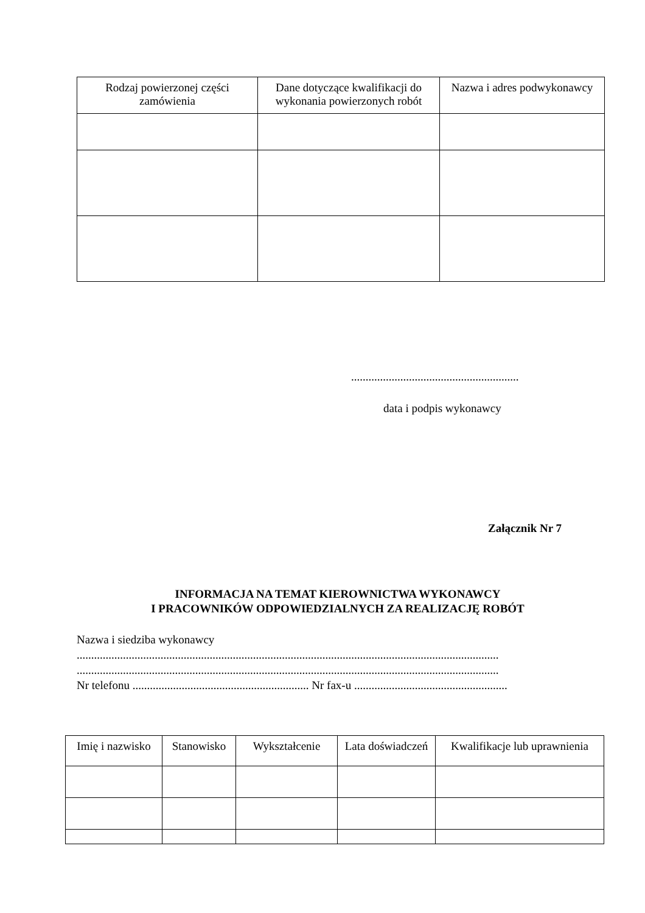| Rodzaj powierzonej części zamówienia | Dane dotyczące kwalifikacji do wykonania powierzonych robót | Nazwa i adres podwykonawcy |
| --- | --- | --- |
..........................................................
data i podpis wykonawcy
Załącznik Nr 7
INFORMACJA NA TEMAT KIEROWNICTWA WYKONAWCY
I PRACOWNIKÓW ODPOWIEDZIALNYCH ZA REALIZACJĘ ROBÓT
Nazwa i siedziba wykonawcy
..................................................................................................................................................
..................................................................................................................................................
Nr telefonu ............................................................. Nr fax-u .....................................................
| Imię i nazwisko | Stanowisko | Wykształcenie | Lata doświadczeń | Kwalifikacje lub uprawnienia |
| --- | --- | --- | --- | --- |